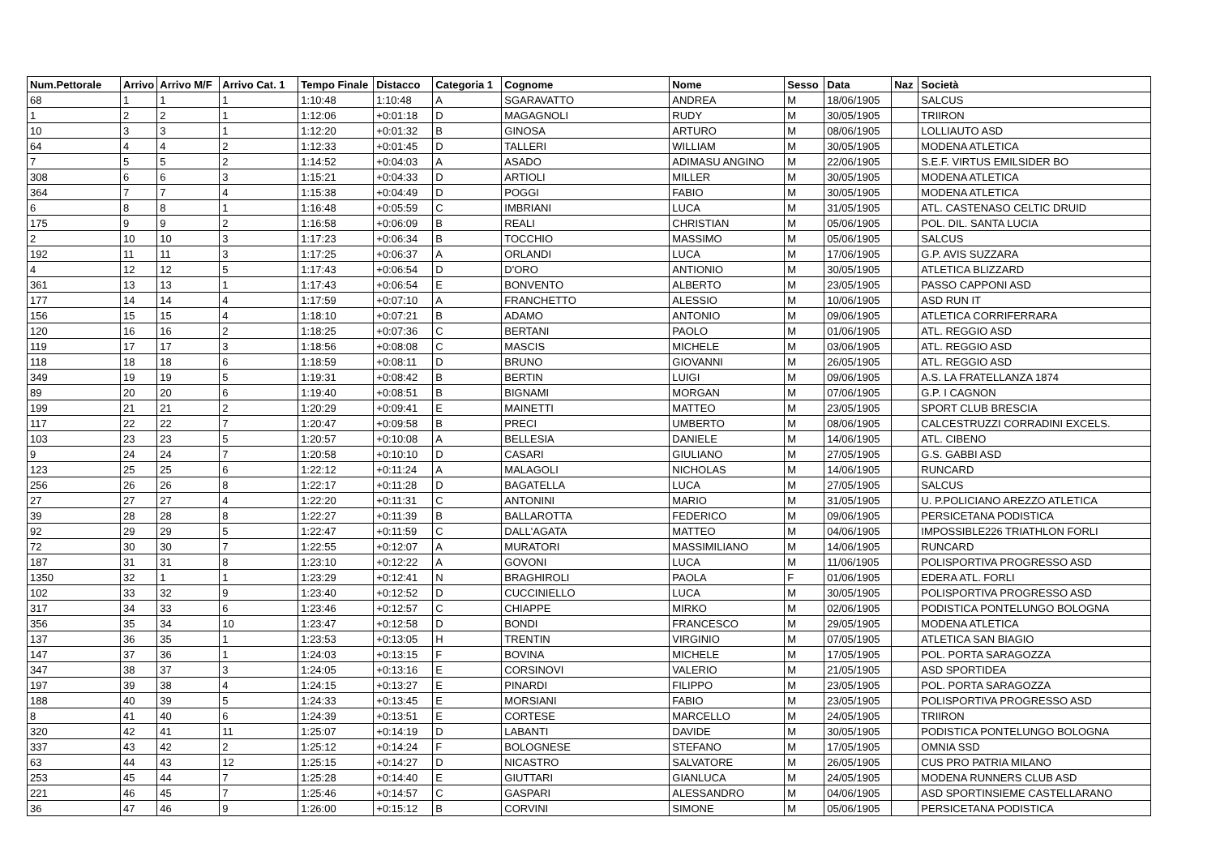| Num.Pettorale | Arrivo | Arrivo M/F | Arrivo Cat. 1 | Tempo Finale | Distacco | Categoria 1 | Cognome | Nome | Sesso | Data | Naz | Società |
| --- | --- | --- | --- | --- | --- | --- | --- | --- | --- | --- | --- | --- |
| 68 | 1 | 1 | 1 | 1:10:48 | 1:10:48 | A | SGARAVATTO | ANDREA | M | 18/06/1905 | | SALCUS |
| 1 | 2 | 2 | 1 | 1:12:06 | +0:01:18 | D | MAGAGNOLI | RUDY | M | 30/05/1905 | | TRIIRON |
| 10 | 3 | 3 | 1 | 1:12:20 | +0:01:32 | B | GINOSA | ARTURO | M | 08/06/1905 | | LOLLIAUTO ASD |
| 64 | 4 | 4 | 2 | 1:12:33 | +0:01:45 | D | TALLERI | WILLIAM | M | 30/05/1905 | | MODENA ATLETICA |
| 7 | 5 | 5 | 2 | 1:14:52 | +0:04:03 | A | ASADO | ADIMASU ANGINO | M | 22/06/1905 | | S.E.F. VIRTUS EMILSIDER BO |
| 308 | 6 | 6 | 3 | 1:15:21 | +0:04:33 | D | ARTIOLI | MILLER | M | 30/05/1905 | | MODENA ATLETICA |
| 364 | 7 | 7 | 4 | 1:15:38 | +0:04:49 | D | POGGI | FABIO | M | 30/05/1905 | | MODENA ATLETICA |
| 6 | 8 | 8 | 1 | 1:16:48 | +0:05:59 | C | IMBRIANI | LUCA | M | 31/05/1905 | | ATL. CASTENASO CELTIC DRUID |
| 175 | 9 | 9 | 2 | 1:16:58 | +0:06:09 | B | REALI | CHRISTIAN | M | 05/06/1905 | | POL. DIL. SANTA LUCIA |
| 2 | 10 | 10 | 3 | 1:17:23 | +0:06:34 | B | TOCCHIO | MASSIMO | M | 05/06/1905 | | SALCUS |
| 192 | 11 | 11 | 3 | 1:17:25 | +0:06:37 | A | ORLANDI | LUCA | M | 17/06/1905 | | G.P. AVIS SUZZARA |
| 4 | 12 | 12 | 5 | 1:17:43 | +0:06:54 | D | D'ORO | ANTIONIO | M | 30/05/1905 | | ATLETICA BLIZZARD |
| 361 | 13 | 13 | 1 | 1:17:43 | +0:06:54 | E | BONVENTO | ALBERTO | M | 23/05/1905 | | PASSO CAPPONI ASD |
| 177 | 14 | 14 | 4 | 1:17:59 | +0:07:10 | A | FRANCHETTO | ALESSIO | M | 10/06/1905 | | ASD RUN IT |
| 156 | 15 | 15 | 4 | 1:18:10 | +0:07:21 | B | ADAMO | ANTONIO | M | 09/06/1905 | | ATLETICA CORRIFERRARA |
| 120 | 16 | 16 | 2 | 1:18:25 | +0:07:36 | C | BERTANI | PAOLO | M | 01/06/1905 | | ATL. REGGIO ASD |
| 119 | 17 | 17 | 3 | 1:18:56 | +0:08:08 | C | MASCIS | MICHELE | M | 03/06/1905 | | ATL. REGGIO ASD |
| 118 | 18 | 18 | 6 | 1:18:59 | +0:08:11 | D | BRUNO | GIOVANNI | M | 26/05/1905 | | ATL. REGGIO ASD |
| 349 | 19 | 19 | 5 | 1:19:31 | +0:08:42 | B | BERTIN | LUIGI | M | 09/06/1905 | | A.S. LA FRATELLANZA 1874 |
| 89 | 20 | 20 | 6 | 1:19:40 | +0:08:51 | B | BIGNAMI | MORGAN | M | 07/06/1905 | | G.P. I CAGNON |
| 199 | 21 | 21 | 2 | 1:20:29 | +0:09:41 | E | MAINETTI | MATTEO | M | 23/05/1905 | | SPORT CLUB BRESCIA |
| 117 | 22 | 22 | 7 | 1:20:47 | +0:09:58 | B | PRECI | UMBERTO | M | 08/06/1905 | | CALCESTRUZZI CORRADINI EXCELS. |
| 103 | 23 | 23 | 5 | 1:20:57 | +0:10:08 | A | BELLESIA | DANIELE | M | 14/06/1905 | | ATL. CIBENO |
| 9 | 24 | 24 | 7 | 1:20:58 | +0:10:10 | D | CASARI | GIULIANO | M | 27/05/1905 | | G.S. GABBI ASD |
| 123 | 25 | 25 | 6 | 1:22:12 | +0:11:24 | A | MALAGOLI | NICHOLAS | M | 14/06/1905 | | RUNCARD |
| 256 | 26 | 26 | 8 | 1:22:17 | +0:11:28 | D | BAGATELLA | LUCA | M | 27/05/1905 | | SALCUS |
| 27 | 27 | 27 | 4 | 1:22:20 | +0:11:31 | C | ANTONINI | MARIO | M | 31/05/1905 | | U. P.POLICIANO AREZZO ATLETICA |
| 39 | 28 | 28 | 8 | 1:22:27 | +0:11:39 | B | BALLAROTTA | FEDERICO | M | 09/06/1905 | | PERSICETANA PODISTICA |
| 92 | 29 | 29 | 5 | 1:22:47 | +0:11:59 | C | DALL'AGATA | MATTEO | M | 04/06/1905 | | IMPOSSIBLE226 TRIATHLON FORLI |
| 72 | 30 | 30 | 7 | 1:22:55 | +0:12:07 | A | MURATORI | MASSIMILIANO | M | 14/06/1905 | | RUNCARD |
| 187 | 31 | 31 | 8 | 1:23:10 | +0:12:22 | A | GOVONI | LUCA | M | 11/06/1905 | | POLISPORTIVA PROGRESSO ASD |
| 1350 | 32 | 1 | 1 | 1:23:29 | +0:12:41 | N | BRAGHIROLI | PAOLA | F | 01/06/1905 | | EDERA ATL. FORLI |
| 102 | 33 | 32 | 9 | 1:23:40 | +0:12:52 | D | CUCCINIELLO | LUCA | M | 30/05/1905 | | POLISPORTIVA PROGRESSO ASD |
| 317 | 34 | 33 | 6 | 1:23:46 | +0:12:57 | C | CHIAPPE | MIRKO | M | 02/06/1905 | | PODISTICA PONTELUNGO BOLOGNA |
| 356 | 35 | 34 | 10 | 1:23:47 | +0:12:58 | D | BONDI | FRANCESCO | M | 29/05/1905 | | MODENA ATLETICA |
| 137 | 36 | 35 | 1 | 1:23:53 | +0:13:05 | H | TRENTIN | VIRGINIO | M | 07/05/1905 | | ATLETICA SAN BIAGIO |
| 147 | 37 | 36 | 1 | 1:24:03 | +0:13:15 | F | BOVINA | MICHELE | M | 17/05/1905 | | POL. PORTA SARAGOZZA |
| 347 | 38 | 37 | 3 | 1:24:05 | +0:13:16 | E | CORSINOVI | VALERIO | M | 21/05/1905 | | ASD SPORTIDEA |
| 197 | 39 | 38 | 4 | 1:24:15 | +0:13:27 | E | PINARDI | FILIPPO | M | 23/05/1905 | | POL. PORTA SARAGOZZA |
| 188 | 40 | 39 | 5 | 1:24:33 | +0:13:45 | E | MORSIANI | FABIO | M | 23/05/1905 | | POLISPORTIVA PROGRESSO ASD |
| 8 | 41 | 40 | 6 | 1:24:39 | +0:13:51 | E | CORTESE | MARCELLO | M | 24/05/1905 | | TRIIRON |
| 320 | 42 | 41 | 11 | 1:25:07 | +0:14:19 | D | LABANTI | DAVIDE | M | 30/05/1905 | | PODISTICA PONTELUNGO BOLOGNA |
| 337 | 43 | 42 | 2 | 1:25:12 | +0:14:24 | F | BOLOGNESE | STEFANO | M | 17/05/1905 | | OMNIA SSD |
| 63 | 44 | 43 | 12 | 1:25:15 | +0:14:27 | D | NICASTRO | SALVATORE | M | 26/05/1905 | | CUS PRO PATRIA MILANO |
| 253 | 45 | 44 | 7 | 1:25:28 | +0:14:40 | E | GIUTTARI | GIANLUCA | M | 24/05/1905 | | MODENA RUNNERS CLUB ASD |
| 221 | 46 | 45 | 7 | 1:25:46 | +0:14:57 | C | GASPARI | ALESSANDRO | M | 04/06/1905 | | ASD SPORTINSIEME CASTELLARANO |
| 36 | 47 | 46 | 9 | 1:26:00 | +0:15:12 | B | CORVINI | SIMONE | M | 05/06/1905 | | PERSICETANA PODISTICA |